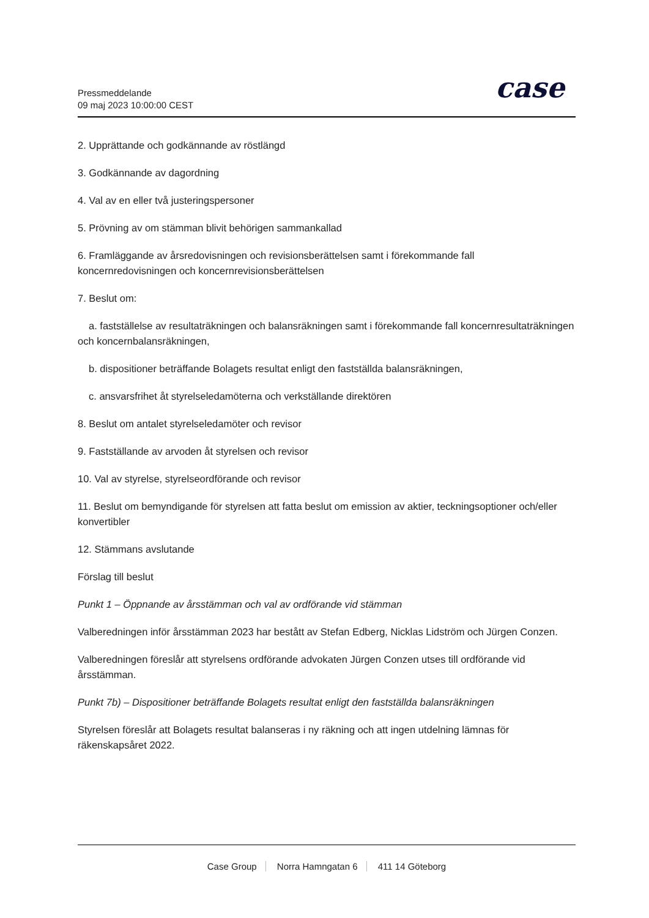Pressmeddelande
09 maj 2023 10:00:00 CEST
case
2. Upprättande och godkännande av röstlängd
3. Godkännande av dagordning
4. Val av en eller två justeringspersoner
5. Prövning av om stämman blivit behörigen sammankallad
6. Framläggande av årsredovisningen och revisionsberättelsen samt i förekommande fall koncernredovisningen och koncernrevisionsberättelsen
7. Beslut om:
a. fastställelse av resultaträkningen och balansräkningen samt i förekommande fall koncernresultaträkningen och koncernbalansräkningen,
b. dispositioner beträffande Bolagets resultat enligt den fastställda balansräkningen,
c. ansvarsfrihet åt styrelseledamöterna och verkställande direktören
8. Beslut om antalet styrelseledamöter och revisor
9. Fastställande av arvoden åt styrelsen och revisor
10. Val av styrelse, styrelseordförande och revisor
11. Beslut om bemyndigande för styrelsen att fatta beslut om emission av aktier, teckningsoptioner och/eller konvertibler
12. Stämmans avslutande
Förslag till beslut
Punkt 1 – Öppnande av årsstämman och val av ordförande vid stämman
Valberedningen inför årsstämman 2023 har bestått av Stefan Edberg, Nicklas Lidström och Jürgen Conzen.
Valberedningen föreslår att styrelsens ordförande advokaten Jürgen Conzen utses till ordförande vid årsstämman.
Punkt 7b) – Dispositioner beträffande Bolagets resultat enligt den fastställda balansräkningen
Styrelsen föreslår att Bolagets resultat balanseras i ny räkning och att ingen utdelning lämnas för räkenskapsåret 2022.
Case Group Norra Hamngatan 6 411 14 Göteborg